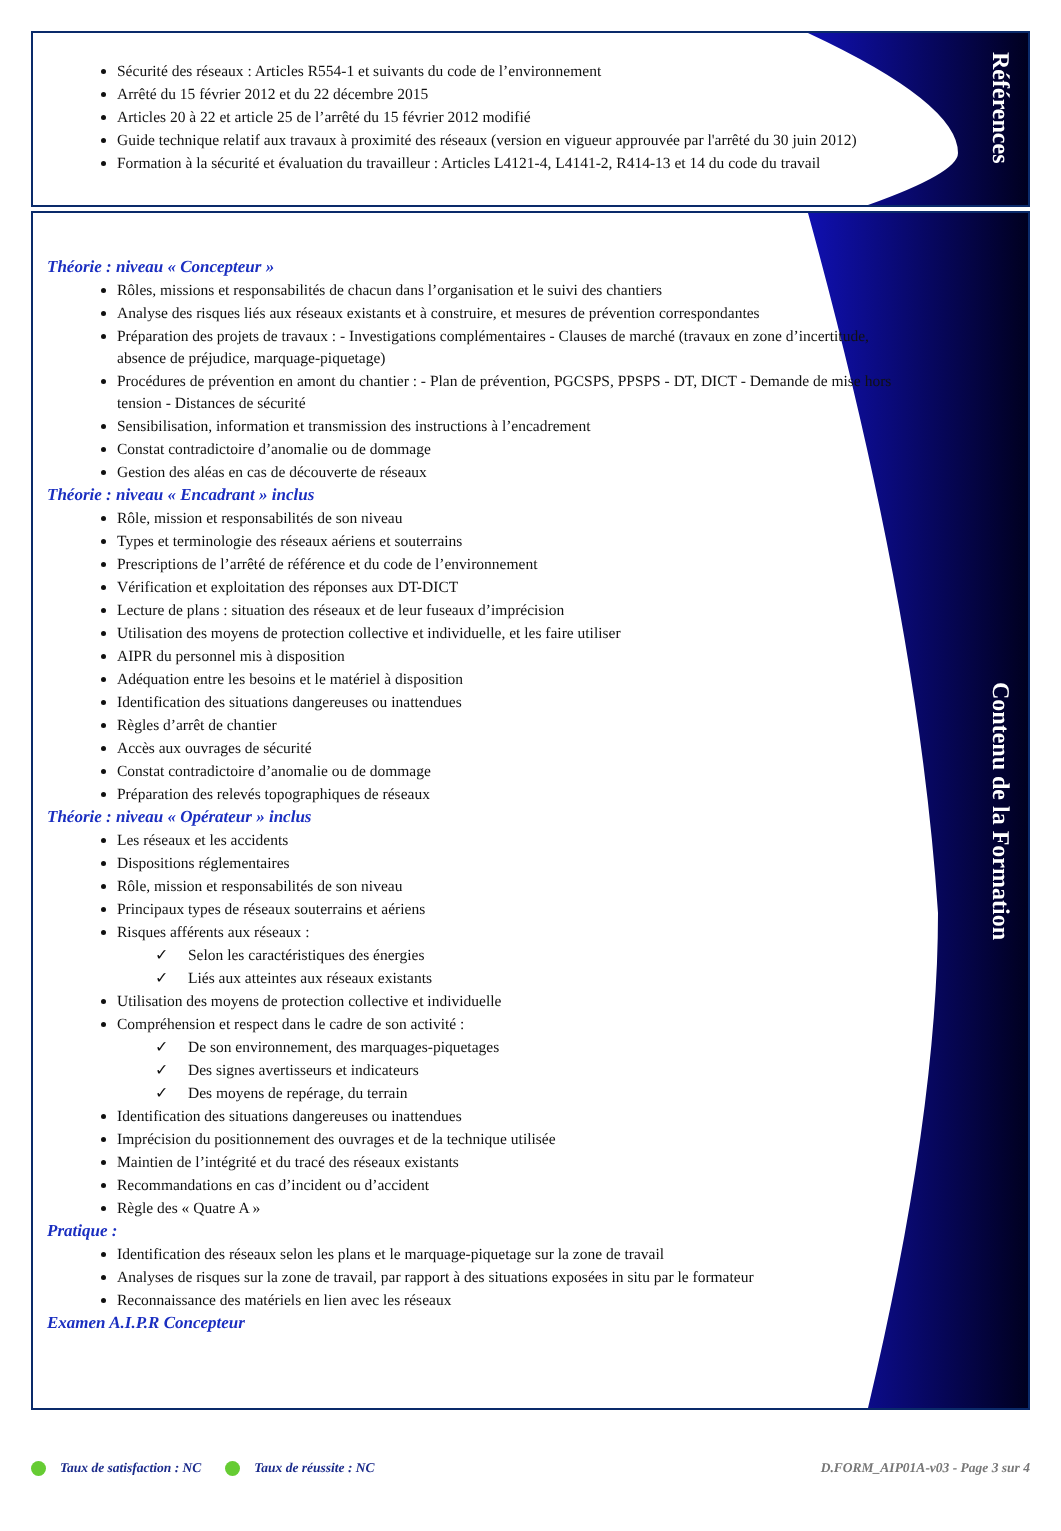Références
Sécurité des réseaux : Articles R554-1 et suivants du code de l’environnement
Arrêté du 15 février 2012 et du 22 décembre 2015
Articles 20 à 22 et article 25 de l’arrêté du 15 février 2012 modifié
Guide technique relatif aux travaux à proximité des réseaux (version en vigueur approuvée par l'arrêté du 30 juin 2012)
Formation à la sécurité et évaluation du travailleur : Articles L4121-4, L4141-2, R414-13 et 14 du code du travail
Contenu de la Formation
Théorie : niveau « Concepteur »
Rôles, missions et responsabilités de chacun dans l’organisation et le suivi des chantiers
Analyse des risques liés aux réseaux existants et à construire, et mesures de prévention correspondantes
Préparation des projets de travaux : - Investigations complémentaires - Clauses de marché (travaux en zone d’incertitude, absence de préjudice, marquage-piquetage)
Procédures de prévention en amont du chantier : - Plan de prévention, PGCSPS, PPSPS - DT, DICT - Demande de mise hors tension - Distances de sécurité
Sensibilisation, information et transmission des instructions à l’encadrement
Constat contradictoire d’anomalie ou de dommage
Gestion des aléas en cas de découverte de réseaux
Théorie : niveau « Encadrant » inclus
Rôle, mission et responsabilités de son niveau
Types et terminologie des réseaux aériens et souterrains
Prescriptions de l’arrêté de référence et du code de l’environnement
Vérification et exploitation des réponses aux DT-DICT
Lecture de plans : situation des réseaux et de leur fuseaux d’imprécision
Utilisation des moyens de protection collective et individuelle, et les faire utiliser
AIPR du personnel mis à disposition
Adéquation entre les besoins et le matériel à disposition
Identification des situations dangereuses ou inattendues
Règles d’arrêt de chantier
Accès aux ouvrages de sécurité
Constat contradictoire d’anomalie ou de dommage
Préparation des relevés topographiques de réseaux
Théorie : niveau « Opérateur » inclus
Les réseaux et les accidents
Dispositions réglementaires
Rôle, mission et responsabilités de son niveau
Principaux types de réseaux souterrains et aériens
Risques afférents aux réseaux :
✓ Selon les caractéristiques des énergies
✓ Liés aux atteintes aux réseaux existants
Utilisation des moyens de protection collective et individuelle
Compréhension et respect dans le cadre de son activité :
✓ De son environnement, des marquages-piquetages
✓ Des signes avertisseurs et indicateurs
✓ Des moyens de repérage, du terrain
Identification des situations dangereuses ou inattendues
Imprécision du positionnement des ouvrages et de la technique utilisée
Maintien de l’intégrité et du tracé des réseaux existants
Recommandations en cas d’incident ou d’accident
Règle des « Quatre A »
Pratique :
Identification des réseaux selon les plans et le marquage-piquetage sur la zone de travail
Analyses de risques sur la zone de travail, par rapport à des situations exposées in situ par le formateur
Reconnaissance des matériels en lien avec les réseaux
Examen A.I.P.R Concepteur
Taux de satisfaction : NC Taux de réussite : NC D.FORM_AIP01A-v03 - Page 3 sur 4